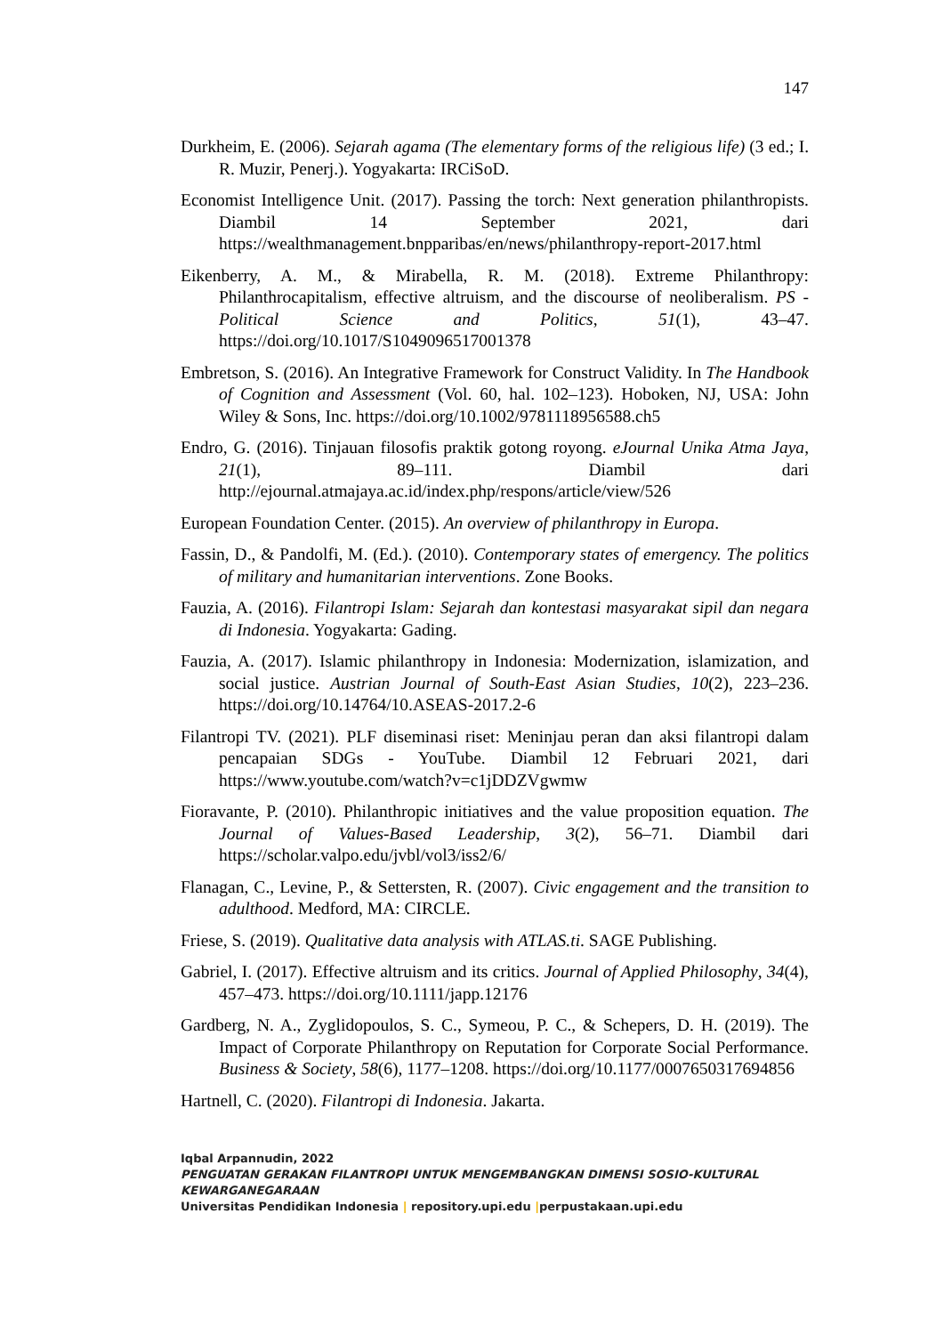147
Durkheim, E. (2006). Sejarah agama (The elementary forms of the religious life) (3 ed.; I. R. Muzir, Penerj.). Yogyakarta: IRCiSoD.
Economist Intelligence Unit. (2017). Passing the torch: Next generation philanthropists. Diambil 14 September 2021, dari https://wealthmanagement.bnpparibas/en/news/philanthropy-report-2017.html
Eikenberry, A. M., & Mirabella, R. M. (2018). Extreme Philanthropy: Philanthrocapitalism, effective altruism, and the discourse of neoliberalism. PS - Political Science and Politics, 51(1), 43–47. https://doi.org/10.1017/S1049096517001378
Embretson, S. (2016). An Integrative Framework for Construct Validity. In The Handbook of Cognition and Assessment (Vol. 60, hal. 102–123). Hoboken, NJ, USA: John Wiley & Sons, Inc. https://doi.org/10.1002/9781118956588.ch5
Endro, G. (2016). Tinjauan filosofis praktik gotong royong. eJournal Unika Atma Jaya, 21(1), 89–111. Diambil dari http://ejournal.atmajaya.ac.id/index.php/respons/article/view/526
European Foundation Center. (2015). An overview of philanthropy in Europa.
Fassin, D., & Pandolfi, M. (Ed.). (2010). Contemporary states of emergency. The politics of military and humanitarian interventions. Zone Books.
Fauzia, A. (2016). Filantropi Islam: Sejarah dan kontestasi masyarakat sipil dan negara di Indonesia. Yogyakarta: Gading.
Fauzia, A. (2017). Islamic philanthropy in Indonesia: Modernization, islamization, and social justice. Austrian Journal of South-East Asian Studies, 10(2), 223–236. https://doi.org/10.14764/10.ASEAS-2017.2-6
Filantropi TV. (2021). PLF diseminasi riset: Meninjau peran dan aksi filantropi dalam pencapaian SDGs - YouTube. Diambil 12 Februari 2021, dari https://www.youtube.com/watch?v=c1jDDZVgwmw
Fioravante, P. (2010). Philanthropic initiatives and the value proposition equation. The Journal of Values-Based Leadership, 3(2), 56–71. Diambil dari https://scholar.valpo.edu/jvbl/vol3/iss2/6/
Flanagan, C., Levine, P., & Settersten, R. (2007). Civic engagement and the transition to adulthood. Medford, MA: CIRCLE.
Friese, S. (2019). Qualitative data analysis with ATLAS.ti. SAGE Publishing.
Gabriel, I. (2017). Effective altruism and its critics. Journal of Applied Philosophy, 34(4), 457–473. https://doi.org/10.1111/japp.12176
Gardberg, N. A., Zyglidopoulos, S. C., Symeou, P. C., & Schepers, D. H. (2019). The Impact of Corporate Philanthropy on Reputation for Corporate Social Performance. Business & Society, 58(6), 1177–1208. https://doi.org/10.1177/0007650317694856
Hartnell, C. (2020). Filantropi di Indonesia. Jakarta.
Iqbal Arpannudin, 2022
PENGUATAN GERAKAN FILANTROPI UNTUK MENGEMBANGKAN DIMENSI SOSIO-KULTURAL KEWARGANEGARAAN
Universitas Pendidikan Indonesia | repository.upi.edu |perpustakaan.upi.edu